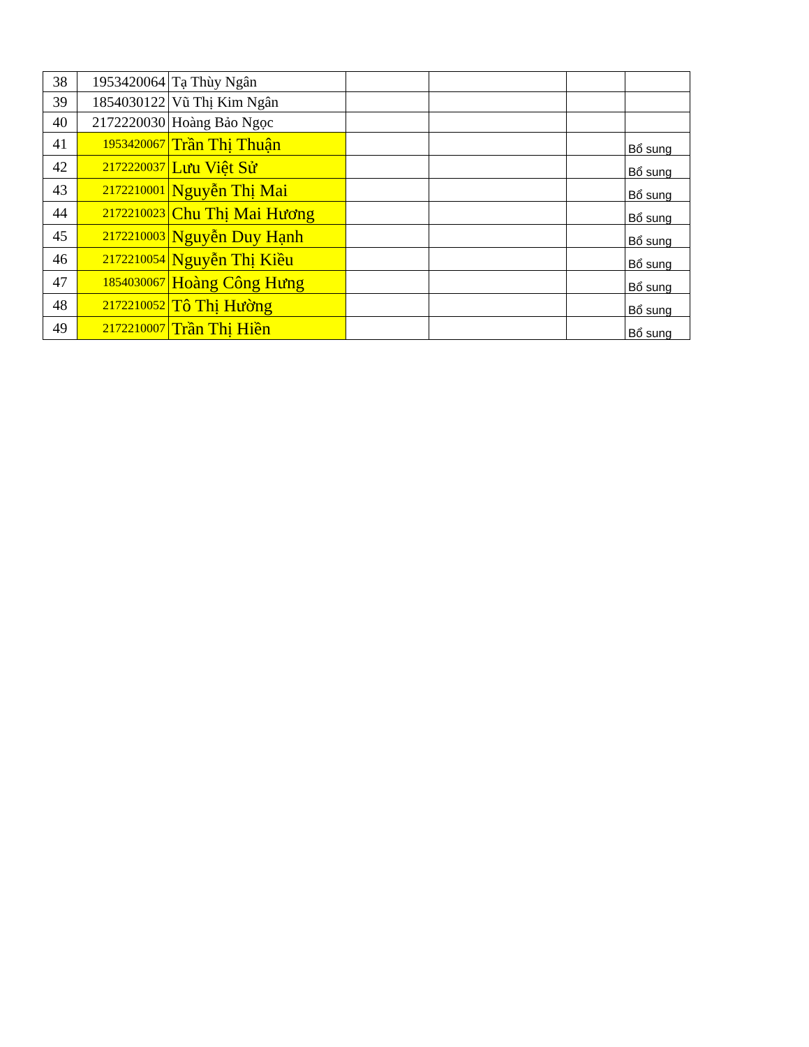| 38 | 1953420064 | Tạ Thùy Ngân | | | | |
| 39 | 1854030122 | Vũ Thị Kim Ngân | | | | |
| 40 | 2172220030 | Hoàng Bảo Ngọc | | | | |
| 41 | 1953420067 | Trần Thị Thuận | | | | Bổ sung |
| 42 | 2172220037 | Lưu Việt Sử | | | | Bổ sung |
| 43 | 2172210001 | Nguyễn Thị Mai | | | | Bổ sung |
| 44 | 2172210023 | Chu Thị Mai Hương | | | | Bổ sung |
| 45 | 2172210003 | Nguyễn Duy Hạnh | | | | Bổ sung |
| 46 | 2172210054 | Nguyễn Thị Kiều | | | | Bổ sung |
| 47 | 1854030067 | Hoàng Công Hưng | | | | Bổ sung |
| 48 | 2172210052 | Tô Thị Hường | | | | Bổ sung |
| 49 | 2172210007 | Trần Thị Hiền | | | | Bổ sung |